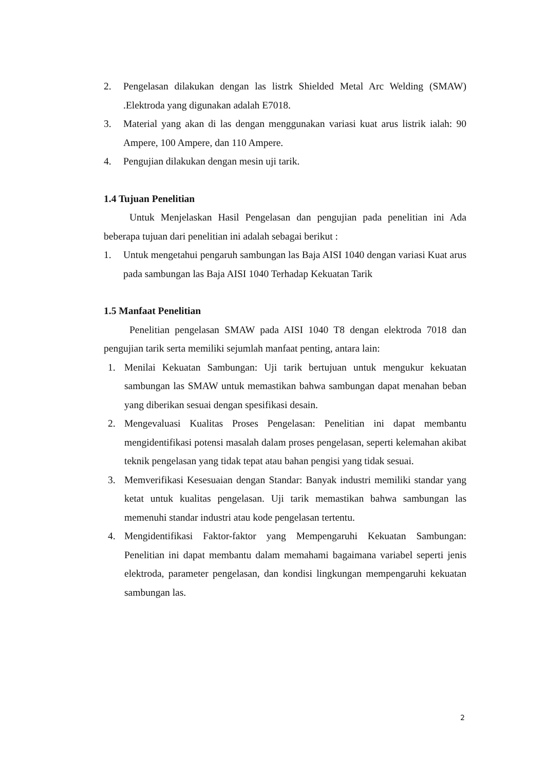2. Pengelasan dilakukan dengan las listrk Shielded Metal Arc Welding (SMAW) .Elektroda yang digunakan adalah E7018.
3. Material yang akan di las dengan menggunakan variasi kuat arus listrik ialah: 90 Ampere, 100 Ampere, dan 110 Ampere.
4. Pengujian dilakukan dengan mesin uji tarik.
1.4 Tujuan Penelitian
Untuk Menjelaskan Hasil Pengelasan dan pengujian pada penelitian ini Ada beberapa tujuan dari penelitian ini adalah sebagai berikut :
1. Untuk mengetahui pengaruh sambungan las Baja AISI 1040 dengan variasi Kuat arus pada sambungan las Baja AISI 1040 Terhadap Kekuatan Tarik
1.5 Manfaat Penelitian
Penelitian pengelasan SMAW pada AISI 1040 T8 dengan elektroda 7018 dan pengujian tarik serta memiliki sejumlah manfaat penting, antara lain:
1. Menilai Kekuatan Sambungan: Uji tarik bertujuan untuk mengukur kekuatan sambungan las SMAW untuk memastikan bahwa sambungan dapat menahan beban yang diberikan sesuai dengan spesifikasi desain.
2. Mengevaluasi Kualitas Proses Pengelasan: Penelitian ini dapat membantu mengidentifikasi potensi masalah dalam proses pengelasan, seperti kelemahan akibat teknik pengelasan yang tidak tepat atau bahan pengisi yang tidak sesuai.
3. Memverifikasi Kesesuaian dengan Standar: Banyak industri memiliki standar yang ketat untuk kualitas pengelasan. Uji tarik memastikan bahwa sambungan las memenuhi standar industri atau kode pengelasan tertentu.
4. Mengidentifikasi Faktor-faktor yang Mempengaruhi Kekuatan Sambungan: Penelitian ini dapat membantu dalam memahami bagaimana variabel seperti jenis elektroda, parameter pengelasan, dan kondisi lingkungan mempengaruhi kekuatan sambungan las.
2